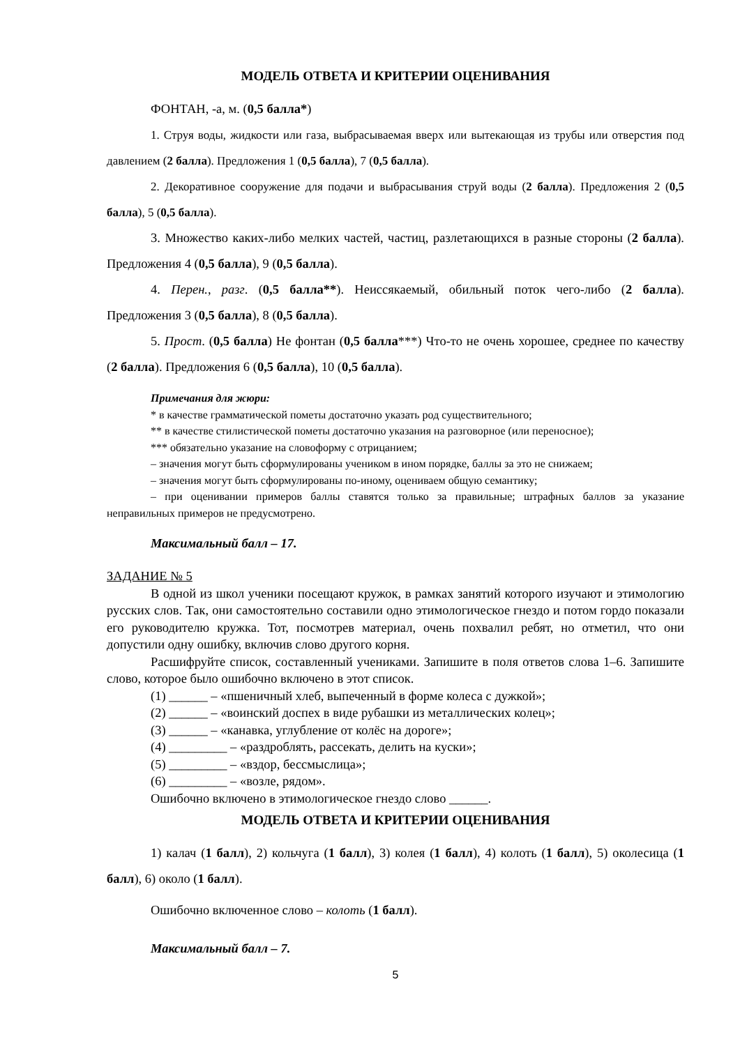МОДЕЛЬ ОТВЕТА И КРИТЕРИИ ОЦЕНИВАНИЯ
ФОНТАН, -а, м. (0,5 балла*)
1. Струя воды, жидкости или газа, выбрасываемая вверх или вытекающая из трубы или отверстия под давлением (2 балла). Предложения 1 (0,5 балла), 7 (0,5 балла).
2. Декоративное сооружение для подачи и выбрасывания струй воды (2 балла). Предложения 2 (0,5 балла), 5 (0,5 балла).
3. Множество каких-либо мелких частей, частиц, разлетающихся в разные стороны (2 балла). Предложения 4 (0,5 балла), 9 (0,5 балла).
4. Перен., разг. (0,5 балла**). Неиссякаемый, обильный поток чего-либо (2 балла). Предложения 3 (0,5 балла), 8 (0,5 балла).
5. Прост. (0,5 балла) Не фонтан (0,5 балла***) Что-то не очень хорошее, среднее по качеству (2 балла). Предложения 6 (0,5 балла), 10 (0,5 балла).
Примечания для жюри:
* в качестве грамматической пометы достаточно указать род существительного;
** в качестве стилистической пометы достаточно указания на разговорное (или переносное);
*** обязательно указание на словоформу с отрицанием;
– значения могут быть сформулированы учеником в ином порядке, баллы за это не снижаем;
– значения могут быть сформулированы по-иному, оцениваем общую семантику;
– при оценивании примеров баллы ставятся только за правильные; штрафных баллов за указание неправильных примеров не предусмотрено.
Максимальный балл – 17.
ЗАДАНИЕ № 5
В одной из школ ученики посещают кружок, в рамках занятий которого изучают и этимологию русских слов. Так, они самостоятельно составили одно этимологическое гнездо и потом гордо показали его руководителю кружка. Тот, посмотрев материал, очень похвалил ребят, но отметил, что они допустили одну ошибку, включив слово другого корня.
Расшифруйте список, составленный учениками. Запишите в поля ответов слова 1–6. Запишите слово, которое было ошибочно включено в этот список.
(1) ______ – «пшеничный хлеб, выпеченный в форме колеса с дужкой»;
(2) ______ – «воинский доспех в виде рубашки из металлических колец»;
(3) ______ – «канавка, углубление от колёс на дороге»;
(4) _________ – «раздроблять, рассекать, делить на куски»;
(5) _________ – «вздор, бессмыслица»;
(6) _________ – «возле, рядом».
Ошибочно включено в этимологическое гнездо слово ______.
МОДЕЛЬ ОТВЕТА И КРИТЕРИИ ОЦЕНИВАНИЯ
1) калач (1 балл), 2) кольчуга (1 балл), 3) колея (1 балл), 4) колоть (1 балл), 5) околесица (1 балл), 6) около (1 балл).
Ошибочно включенное слово – колоть (1 балл).
Максимальный балл – 7.
5